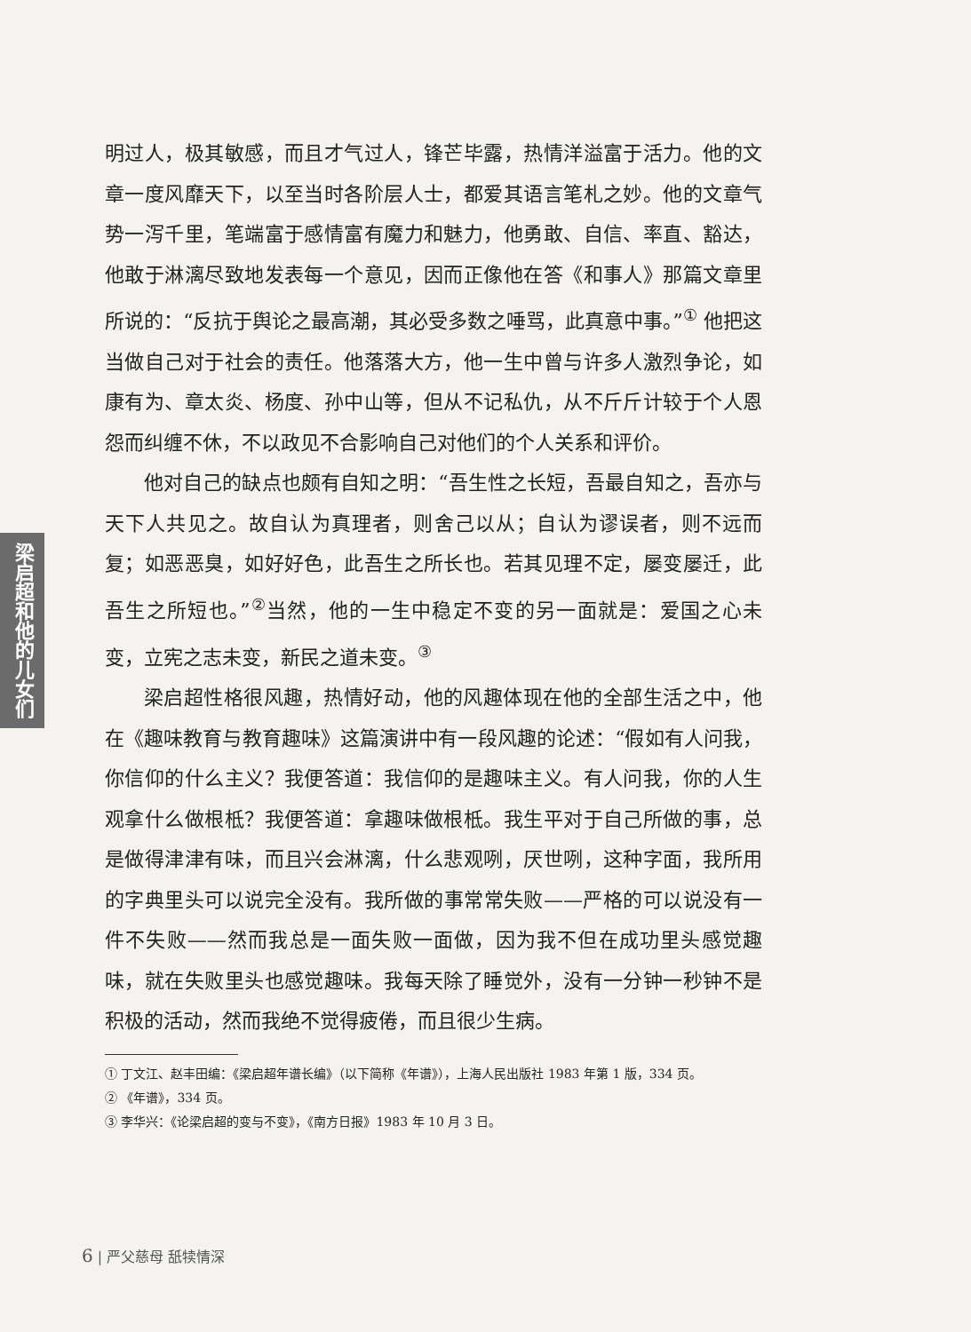梁启超和他的儿女们
明过人，极其敏感，而且才气过人，锋芒毕露，热情洋溢富于活力。他的文章一度风靡天下，以至当时各阶层人士，都爱其语言笔札之妙。他的文章气势一泻千里，笔端富于感情富有魔力和魅力，他勇敢、自信、率直、豁达，他敢于淋漓尽致地发表每一个意见，因而正像他在答《和事人》那篇文章里所说的：“反抗于舆论之最高潮，其必受多数之唾骂，此真意中事。”<sup>①</sup> 他把这当做自己对于社会的责任。他落落大方，他一生中曾与许多人激烈争论，如康有为、章太炎、杨度、孙中山等，但从不记私仇，从不斤斤计较于个人恩怨而纠缠不休，不以政见不合影响自己对他们的个人关系和评价。
他对自己的缺点也颇有自知之明：“吾生性之长短，吾最自知之，吾亦与天下人共见之。故自认为真理者，则舍己以从；自认为谬误者，则不远而复；如恶恶臭，如好好色，此吾生之所长也。若其见理不定，屡变屡迁，此吾生之所短也。”<sup>②</sup>当然，他的一生中稳定不变的另一面就是：爱国之心未变，立宪之志未变，新民之道未变。<sup>③</sup>
梁启超性格很风趣，热情好动，他的风趣体现在他的全部生活之中，他在《趣味教育与教育趣味》这篇演讲中有一段风趣的论述：“假如有人问我，你信仰的什么主义？我便答道：我信仰的是趣味主义。有人问我，你的人生观拿什么做根柢？我便答道：拿趣味做根柢。我生平对于自己所做的事，总是做得津津有味，而且兴会淋漓，什么悲观咧，厌世咧，这种字面，我所用的字典里头可以说完全没有。我所做的事常常失败——严格的可以说没有一件不失败——然而我总是一面失败一面做，因为我不但在成功里头感觉趣味，就在失败里头也感觉趣味。我每天除了睡觉外，没有一分钟一秒钟不是积极的活动，然而我绝不觉得疲倦，而且很少生病。
① 丁文江、赵丰田编：《梁启超年谱长编》（以下简称《年谱》），上海人民出版社 1983 年第 1 版，334 页。
② 《年谱》，334 页。
③ 李华兴：《论梁启超的变与不变》，《南方日报》1983 年 10 月 3 日。
6 | 严父慈母 舐犊情深